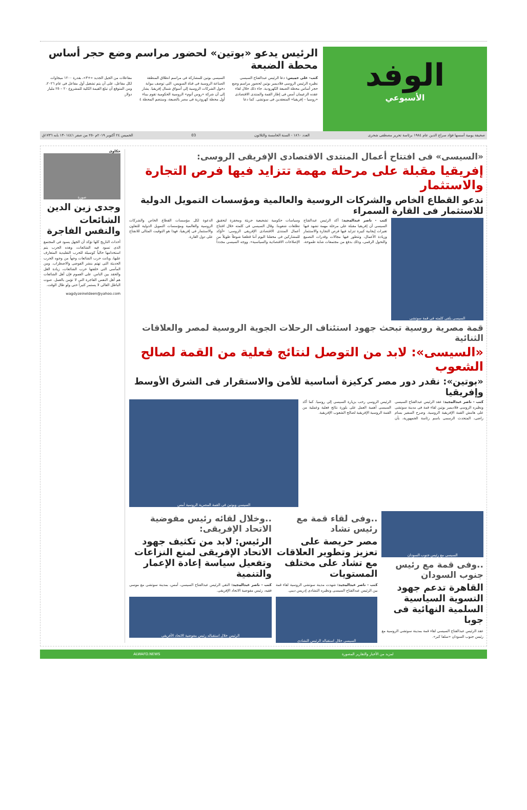الوفد
الأسبوعي
الرئيس يدعو «بوتين» لحضور مراسم وضع حجر أساس محطة الضبعة
كتب- على خميس: دعا الرئيس عبدالفتاح السيسى نظيره الرئيس الروسى فلاديمير بوتين لحضور مراسم وضع حجر أساس محطة الضبعة الكهرودية. جاء ذلك خلال لقاء عقده الزعيمان أمس فى إطار القمة والمنتدى الاقتصادى «روسيا – إفريقيا» المنعقدين فى سوتشى. كما دعا السيسى بوتين للمشاركة فى مراسم انطلاق المنطقة الصناعة الروسية فى قناة السويس، التى توصف ببوابة دخول الشركات الروسية إلى أسواق شمال إفريقيا. يشار إلى أن شركة «روس آتوم» الروسية الحكومية تقوم ببناء أول محطة كهروذرية فى مصر بالضبعة، وستضم المحطة ٤ مفاعلات من الجيل الجديد «+٣»، بقدرة ١٢٠٠ ميجاوات لكل مفاعل، على أن يتم تشغيل أول مفاعل فى عام ٢٠٢٦، ومن المتوقع أن تبلغ القيمة الكلية للمشروع ٢٠ – ٢٥ مليار دولار.
صحيفة يومية أسسها فؤاد سراج الدين عام ١٩٨٤ برئاسة تحرير مصطفى شحرى العدد ١٨٦٠ - السنة الخامسة والثلاثون 03 الخميس ٢٤ أكتوبر ٢٠١٩م -٢٥ من صفر ١٤٤١ -١٣ بابه ١٧٣٦ق
«السيسى» فى افتتاح أعمال المنتدى الاقتصادى الإفريقى الروسى:
إفريقيا مقبلة على مرحلة مهمة تتزايد فيها فرص التجارة والاستثمار
ندعو القطاع الخاص والشركات الروسية والعالمية ومؤسسات التمويل الدولية للاستثمار فى القارة السمراء
السيسى يلقى كلمته فى قمة سوتشى
كتب - ناصر عبدالمجيد: أكد الرئيس عبدالفتاح السيسى أن إفريقيا مقبلة على مرحلة مهمة تشهد فيها تغيرات إيجابية كبيرة تتزايد فيها فرص التجارة والاستثمار وزيادة الأعمال، وتتطور فيها مجالات وقدرات التصنيع والتحول الرقمى، وذلك بدفع من مجتمعات شابة طموحة، وسياسات حكومية تشجيعية جريئة ومحفزة لتحقيق تطلعات شعوبنا. وقال السيسى فى كلمته خلال افتتاح أعمال المنتدى الاقتصادى الإفريقى الروسى: «أؤكد للمشاركين فى محفلنا اليوم أننا قطعنا شوطاً طويلاً من الإصلاحات الاقتصادية والسياسية». ووجه السيسى مجدداً الدعوة لكل مؤسسات القطاع الخاص والشركات الروسية والعالمية ومؤسسات التمويل الدولية للتعاون والاستثمار فى إفريقيا، فهذا هو التوقيت المثالى للانفتاح على دول القارة.
قمة مصرية روسية تبحث جهود استئناف الرحلات الجوية الروسية لمصر والعلاقات الثنائية
«السيسى»: لابد من التوصل لنتائج فعلية من القمة لصالح الشعوب
«بوتين»: نقدر دور مصر كركيزة أساسية للأمن والاستقرار فى الشرق الأوسط وإفريقيا
كتب - ناصر عبدالمجيد: عقد الرئيس عبدالفتاح السيسى ونظيره الروسى فلاديمير بوتين لقاء قمة فى مدينة سوتشى على هامش القمة الإفريقية الروسية. وصرح السفير بسام راضى، المتحدث الرسمى باسم رئاسة الجمهورية، بأن الرئيس الروسى رحب بزيارة السيسى إلى روسيا. كما أكد السيسى أهمية العمل على بلورة نتائج فعلية وعملية من القمة الروسية الإفريقية لصالح الشعوب الإفريقية.
السيسى وبوتين فى القمة المصرية الروسية أمس
السيسى مع رئيس جنوب السودان
..وفى قمة مع رئيس جنوب السودان
القاهرة تدعم جهود التسوية السياسية السلمية النهائية فى جوبا
عقد الرئيس عبدالفتاح السيسى لقاء قمة بمدينة سوتشى الروسية مع رئيس جنوب السودان «سلفا كير».
..وفى لقاء قمة مع رئيس تشاد
مصر حريصة على تعزيز وتطوير العلاقات مع تشاد على مختلف المستويات
كتب - ناصر عبدالمجيد: شهدت مدينة سوتشى الروسية لقاء قمة بين الرئيس عبدالفتاح السيسى ونظيره التشادى إدريس ديبى.
السيسى خلال استقباله الرئيس التشادى
..وخلال لقائه رئيس مفوضية الاتحاد الإفريقى:
الرئيس: لابد من تكثيف جهود الاتحاد الإفريقى لمنع النزاعات وتفعيل سياسة إعادة الإعمار والتنمية
كتب - ناصر عبدالمجيد: التقى الرئيس عبدالفتاح السيسى، أمس، بمدينة سوتشى مع موسى فقيه، رئيس مفوضية الاتحاد الإفريقى.
الرئيس خلال استقباله رئيس مفوضية الاتحاد الأفريقى
حكاوى
صورة
وجدى زين الدين
الشائعات والنفس الفاجرة
أحداث التاريخ كلها تؤكد أن الجهل يسود فى المجتمع الذى تسود فيه الشائعات، وهذه الحرب يتم استخدامها حالياً كوسيلة للحرب التقليدية المتعارف عليها، وباتت حرب الشائعات وجهاً من وجوه الحرب الحديثة التى تهتم بنشر الفوضى والاضطراب. ومن المآسى التى خلفتها حرب الشائعات، زيادة الغل والحقد بين الناس. على العموم فإن أهل الشائعات هم أهل النفس الفاجرة التى لا تؤمن بالعمل. صوت الباطل العالى لا يستمر كثيراً حتى ولو طال الوقت.
wagdyzeineldeen@yahoo.com
لمزيد من الأخبار والتقارير المصورة ALWAFD.NEWS